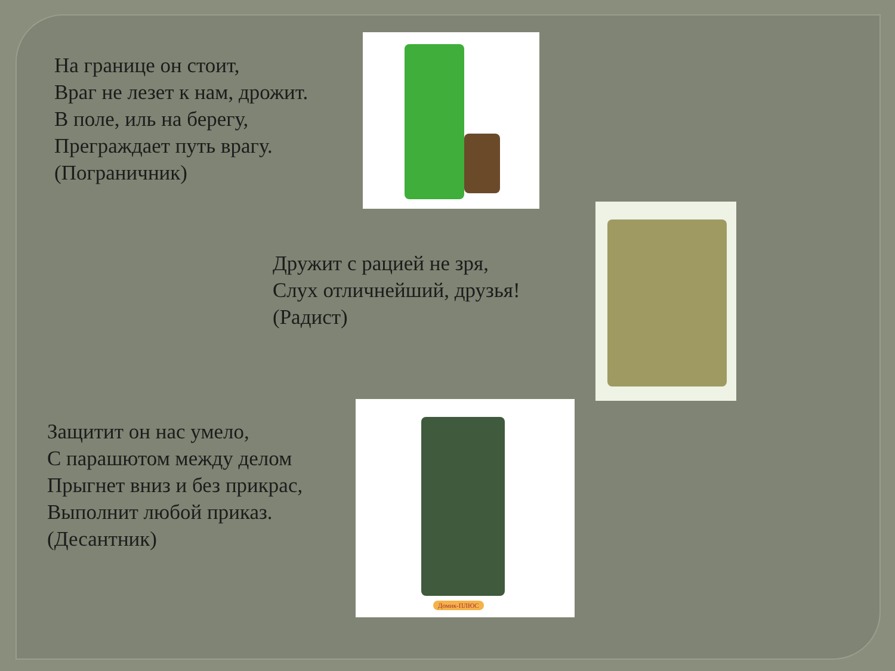На границе он стоит,
Враг не лезет к нам, дрожит.
В поле, иль на берегу,
Преграждает путь врагу.
(Пограничник)
Дружит с рацией не зря,
Слух отличнейший, друзья!
(Радист)
Защитит он нас умело,
С парашютом между делом
Прыгнет вниз и без прикрас,
Выполнит любой приказ.
(Десантник)
Домик-ПЛЮС